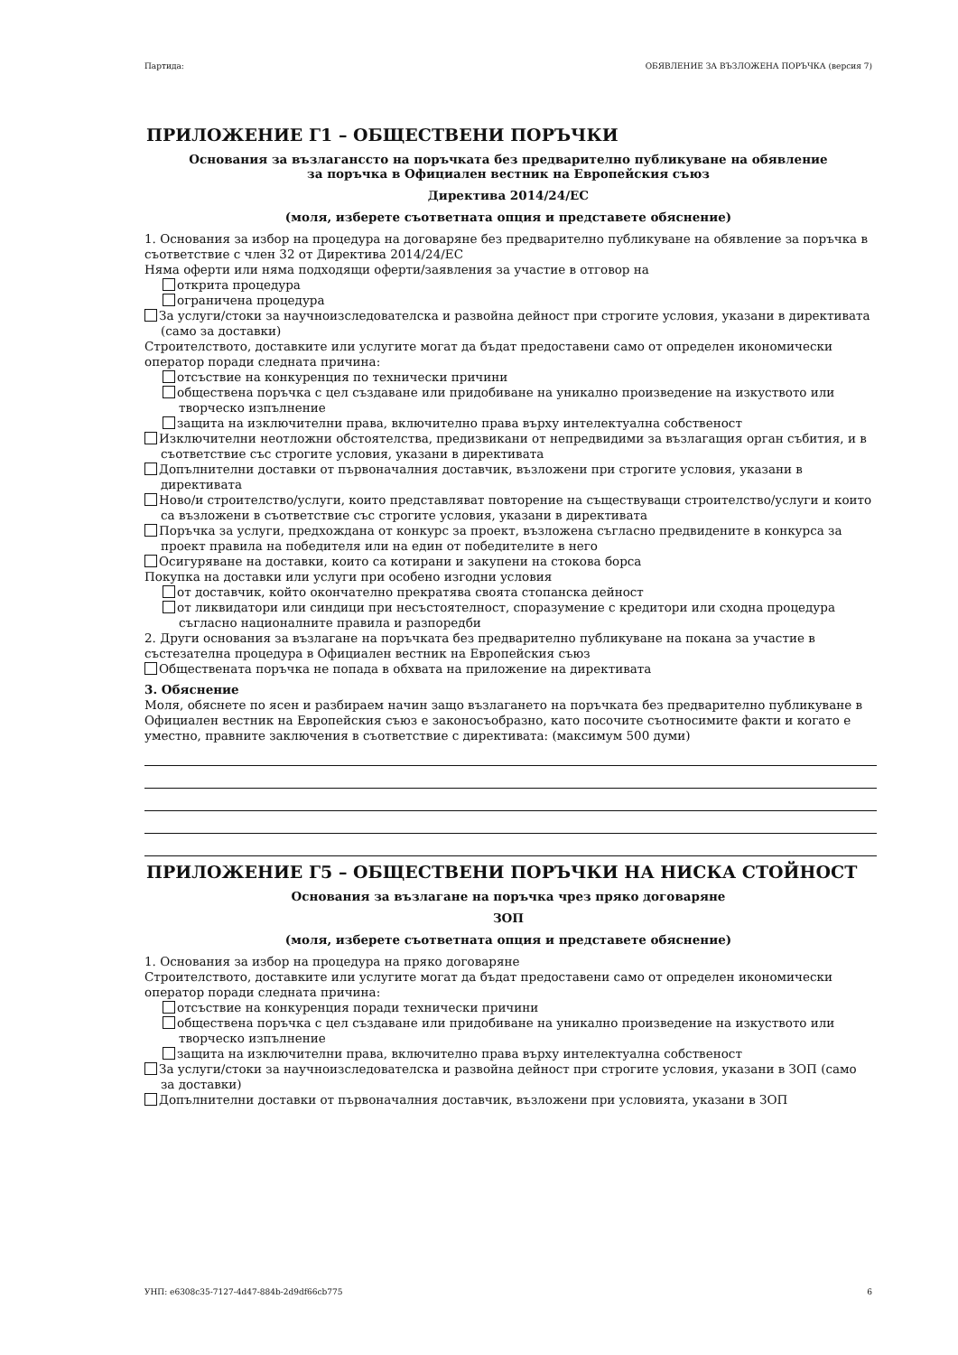Партида: ОБЯВЛЕНИЕ ЗА ВЪЗЛОЖЕНА ПОРЪЧКА (версия 7)
ПРИЛОЖЕНИЕ Г1 – ОБЩЕСТВЕНИ ПОРЪЧКИ
Основания за възлаганссто на поръчката без предварително публикуване на обявление
за поръчка в Официален вестник на Европейския съюз
Директива 2014/24/ЕС
(моля, изберете съответната опция и представете обяснение)
1. Основания за избор на процедура на договаряне без предварително публикуване на обявление за поръчка в съответствие с член 32 от Директива 2014/24/ЕС
Няма оферти или няма подходящи оферти/заявления за участие в отговор на
открита процедура
ограничена процедура
За услуги/стоки за научноизследователска и развойна дейност при строгите условия, указани в директивата (само за доставки)
Строителството, доставките или услугите могат да бъдат предоставени само от определен икономически оператор поради следната причина:
отсъствие на конкуренция по технически причини
обществена поръчка с цел създаване или придобиване на уникално произведение на изкуството или творческо изпълнение
защита на изключителни права, включително права върху интелектуална собственост
Изключителни неотложни обстоятелства, предизвикани от непредвидими за възлагащия орган събития, и в съответствие със строгите условия, указани в директивата
Допълнителни доставки от първоначалния доставчик, възложени при строгите условия, указани в директивата
Ново/и строителство/услуги, които представляват повторение на съществуващи строителство/услуги и които са възложени в съответствие със строгите условия, указани в директивата
Поръчка за услуги, предхождана от конкурс за проект, възложена съгласно предвидените в конкурса за проект правила на победителя или на един от победителите в него
Осигуряване на доставки, които са котирани и закупени на стокова борса
Покупка на доставки или услуги при особено изгодни условия
от доставчик, който окончателно прекратява своята стопанска дейност
от ликвидатори или синдици при несъстоятелност, споразумение с кредитори или сходна процедура съгласно националните правила и разпоредби
2. Други основания за възлагане на поръчката без предварително публикуване на покана за участие в състезателна процедура в Официален вестник на Европейския съюз
Обществената поръчка не попада в обхвата на приложение на директивата
3. Обяснение
Моля, обяснете по ясен и разбираем начин защо възлагането на поръчката без предварително публикуване в Официален вестник на Европейския съюз е законосъобразно, като посочите съотносимите факти и когато е уместно, правните заключения в съответствие с директивата: (максимум 500 думи)
ПРИЛОЖЕНИЕ Г5 – ОБЩЕСТВЕНИ ПОРЪЧКИ НА НИСКА СТОЙНОСТ
Основания за възлагане на поръчка чрез пряко договаряне
ЗОП
(моля, изберете съответната опция и представете обяснение)
1. Основания за избор на процедура на пряко договаряне
Строителството, доставките или услугите могат да бъдат предоставени само от определен икономически оператор поради следната причина:
отсъствие на конкуренция поради технически причини
обществена поръчка с цел създаване или придобиване на уникално произведение на изкуството или творческо изпълнение
защита на изключителни права, включително права върху интелектуална собственост
За услуги/стоки за научноизследователска и развойна дейност при строгите условия, указани в ЗОП (само за доставки)
Допълнителни доставки от първоначалния доставчик, възложени при условията, указани в ЗОП
УНП: e6308c35-7127-4d47-884b-2d9df66cb775 6